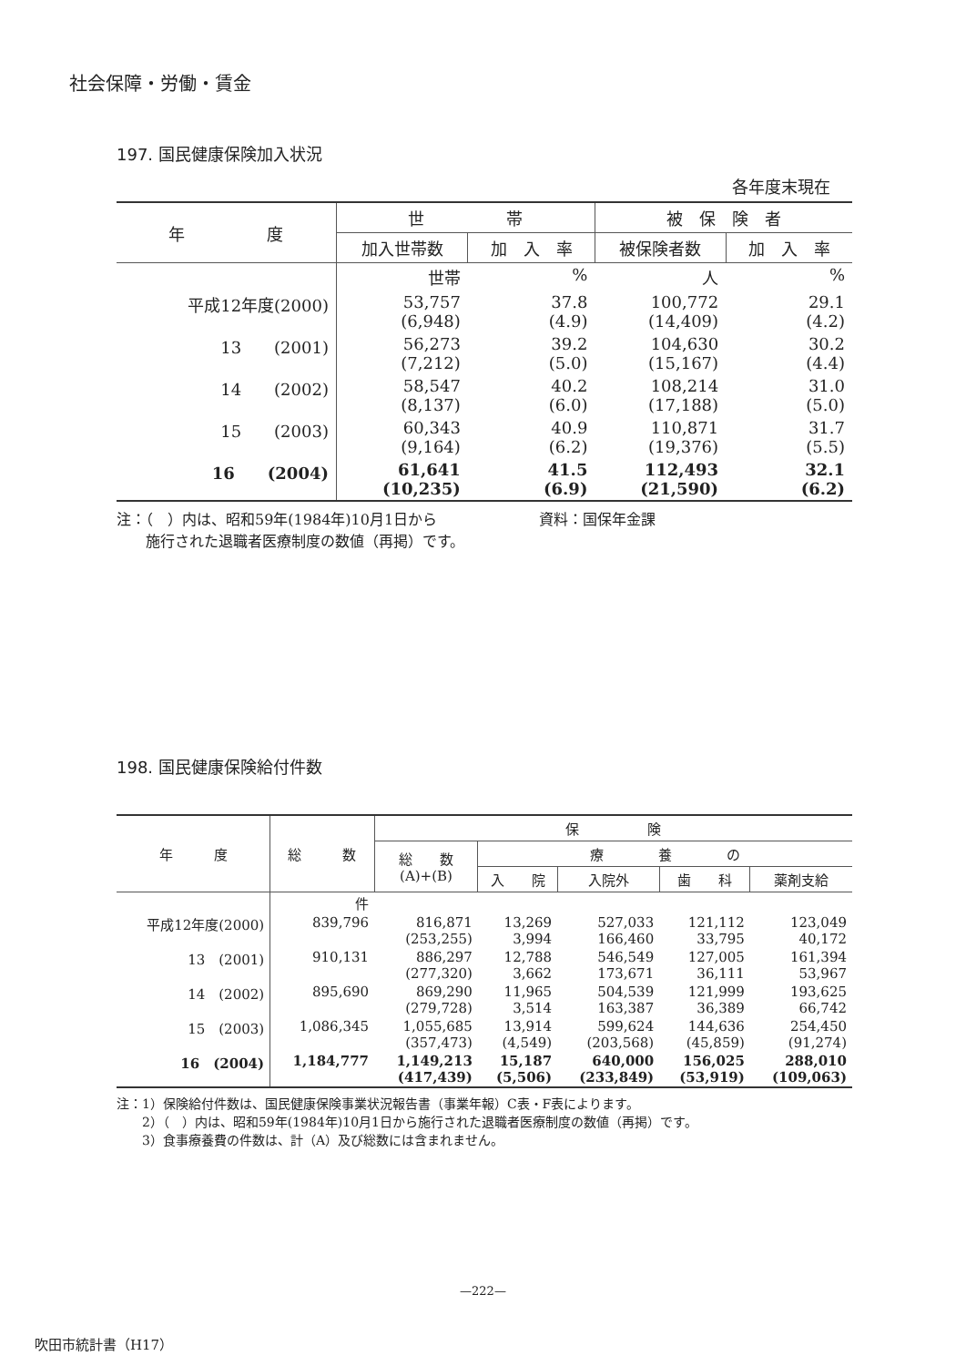社会保障・労働・賃金
197. 国民健康保険加入状況
各年度末現在
| 年 度 | 世 帯 | | 被 保 険 者 | |
| --- | --- | --- | --- | --- |
| | 加入世帯数 | 加 入 率 | 被保険者数 | 加 入 率 |
| | 世帯 | % | 人 | % |
| 平成12年度(2000) | 53,757 (6,948) | 37.8 (4.9) | 100,772 (14,409) | 29.1 (4.2) |
| 13 (2001) | 56,273 (7,212) | 39.2 (5.0) | 104,630 (15,167) | 30.2 (4.4) |
| 14 (2002) | 58,547 (8,137) | 40.2 (6.0) | 108,214 (17,188) | 31.0 (5.0) |
| 15 (2003) | 60,343 (9,164) | 40.9 (6.2) | 110,871 (19,376) | 31.7 (5.5) |
| 16 (2004) | 61,641 (10,235) | 41.5 (6.9) | 112,493 (21,590) | 32.1 (6.2) |
注：（　）内は、昭和59年(1984年)10月1日から　　　　　　　資料：国保年金課
　　施行された退職者医療制度の数値（再掲）です。
198. 国民健康保険給付件数
| 年 度 | 総 数 | 保 険 | | | | |
| --- | --- | --- | --- | --- | --- | --- |
| | | 総 数 (A)+(B) | 療 養 の | | | |
| | | | 入 院 | 入院外 | 歯 科 | 薬剤支給 |
| | 件 | | | | | |
| 平成12年度(2000) | 839,796 | 816,871 (253,255) | 13,269 3,994 | 527,033 166,460 | 121,112 33,795 | 123,049 40,172 |
| 13 (2001) | 910,131 | 886,297 (277,320) | 12,788 3,662 | 546,549 173,671 | 127,005 36,111 | 161,394 53,967 |
| 14 (2002) | 895,690 | 869,290 (279,728) | 11,965 3,514 | 504,539 163,387 | 121,999 36,389 | 193,625 66,742 |
| 15 (2003) | 1,086,345 | 1,055,685 (357,473) | 13,914 (4,549) | 599,624 (203,568) | 144,636 (45,859) | 254,450 (91,274) |
| 16 (2004) | 1,184,777 | 1,149,213 (417,439) | 15,187 (5,506) | 640,000 (233,849) | 156,025 (53,919) | 288,010 (109,063) |
注：1）保険給付件数は、国民健康保険事業状況報告書（事業年報）C表・F表によります。
　　2）（　）内は、昭和59年(1984年)10月1日から施行された退職者医療制度の数値（再掲）です。
　　3）食事療養費の件数は、計（A）及び総数には含まれません。
—222—
吹田市統計書（H17）